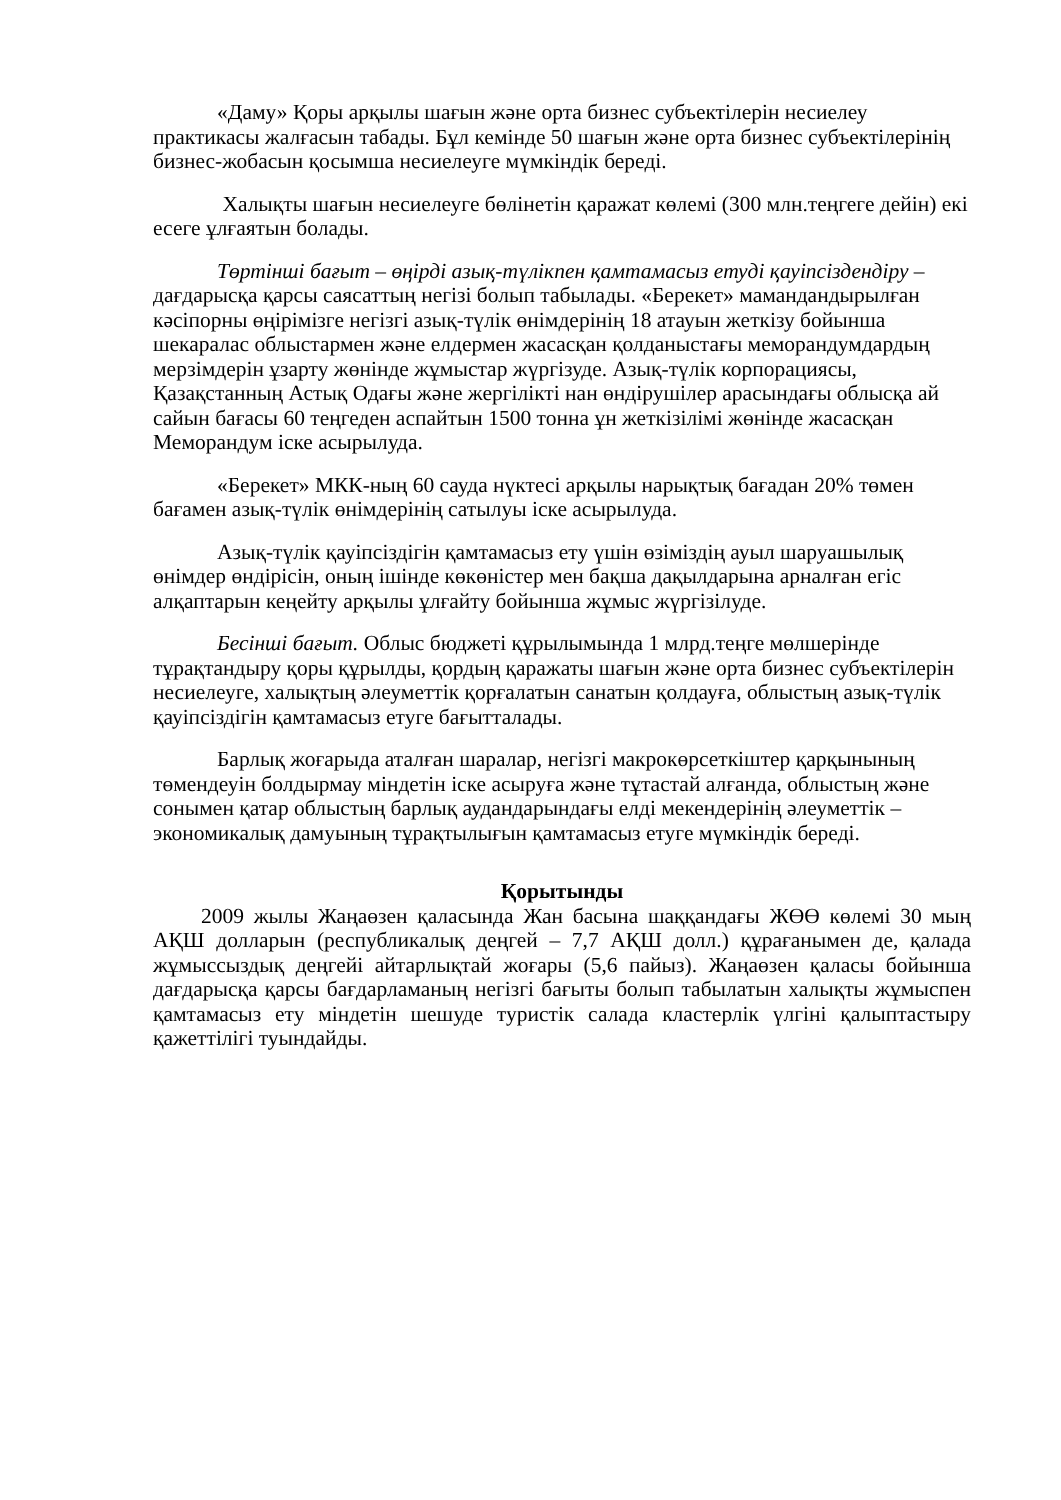«Даму» Қоры арқылы шағын және орта бизнес субъектілерін несиелеу практикасы жалғасын табады. Бұл кемінде 50 шағын және орта бизнес субъектілерінің бизнес-жобасын қосымша несиелеуге мүмкіндік береді.
Халықты шағын несиелеуге бөлінетін қаражат көлемі (300 млн.теңгеге дейін) екі есеге ұлғаятын болады.
Төртінші бағыт – өңірді азық-түлікпен қамтамасыз етуді қауіпсіздендіру – дағдарысқа қарсы саясаттың негізі болып табылады. «Берекет» мамандандырылған кәсіпорны өңірімізге негізгі азық-түлік өнімдерінің 18 атауын жеткізу бойынша шекаралас облыстармен және елдермен жасасқан қолданыстағы меморандумдардың мерзімдерін ұзарту жөнінде жұмыстар жүргізуде. Азық-түлік корпорациясы, Қазақстанның Астық Одағы және жергілікті нан өндірушілер арасындағы облысқа ай сайын бағасы 60 теңгеден аспайтын 1500 тонна ұн жеткізілімі жөнінде жасасқан Меморандум іске асырылуда.
«Берекет» МКК-ның 60 сауда нүктесі арқылы нарықтық бағадан 20% төмен бағамен азық-түлік өнімдерінің сатылуы іске асырылуда.
Азық-түлік қауіпсіздігін қамтамасыз ету үшін өзіміздің ауыл шаруашылық өнімдер өндірісін, оның ішінде көкөністер мен бақша дақылдарына арналған егіс алқаптарын кеңейту арқылы ұлғайту бойынша жұмыс жүргізілуде.
Бесінші бағыт. Облыс бюджеті құрылымында 1 млрд.теңге мөлшерінде тұрақтандыру қоры құрылды, қордың қаражаты шағын және орта бизнес субъектілерін несиелеуге, халықтың әлеуметтік қорғалатын санатын қолдауға, облыстың азық-түлік қауіпсіздігін қамтамасыз етуге бағытталады.
Барлық жоғарыда аталған шаралар, негізгі макрокөрсеткіштер қарқынының төмендеуін болдырмау міндетін іске асыруға және тұтастай алғанда, облыстың және сонымен қатар облыстың барлық аудандарындағы елді мекендерінің әлеуметтік – экономикалық дамуының тұрақтылығын қамтамасыз етуге мүмкіндік береді.
Қорытынды
2009 жылы Жаңаөзен қаласында Жан басына шаққандағы ЖӨӨ көлемі 30 мың АҚШ долларын (республикалық деңгей – 7,7 АҚШ долл.) құрағанымен де, қалада жұмыссыздық деңгейі айтарлықтай жоғары (5,6 пайыз). Жаңаөзен қаласы бойынша дағдарысқа қарсы бағдарламаның негізгі бағыты болып табылатын халықты жұмыспен қамтамасыз ету міндетін шешуде туристік салада кластерлік үлгіні қалыптастыру қажеттілігі туындайды.